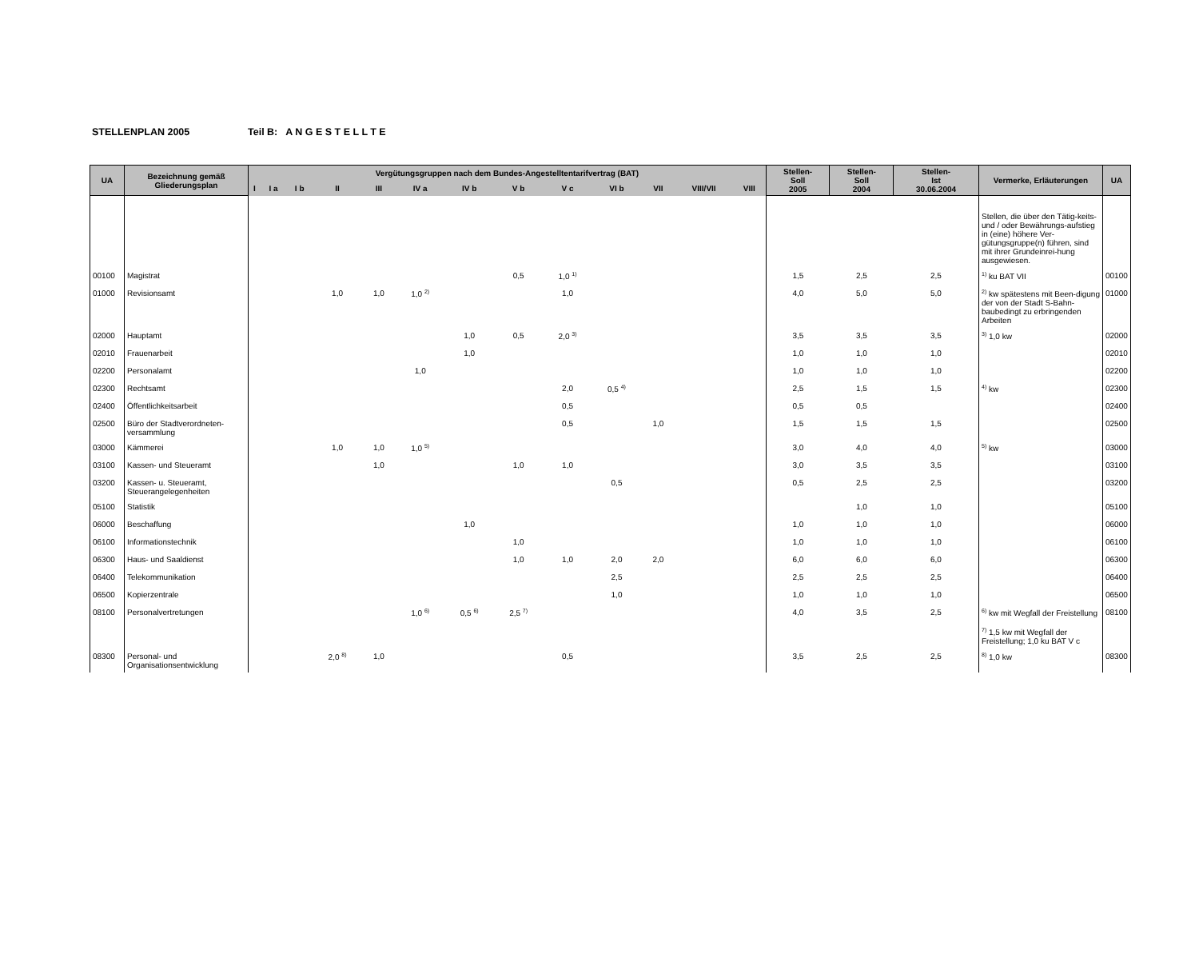STELLENPLAN 2005 Teil B: A N G E S T E L L T E
| UA | Bezeichnung gemäß Gliederungsplan | Vergütungsgruppen nach dem Bundes-Angestelltentarifvertrag (BAT) | | | | | | | | | | | | | Stellen- Soll 2005 | Stellen- Soll 2004 | Stellen- Ist 30.06.2004 | Vermerke, Erläuterungen | UA |
| --- | --- | --- | --- | --- | --- | --- | --- | --- | --- | --- | --- | --- | --- | --- | --- | --- | --- | --- | --- |
| | | I | I a | I b | II | III | IV a | IV b | V b | V c | VI b | VII | VIII/VII | VIII | | | | | |
| | | | | | | | | | | | | | | | | | | Stellen, die über den Tätig-keits- und / oder Bewährungs-aufstieg in (eine) höhere Ver-gütungsgruppe(n) führen, sind mit ihrer Grundeinrei-hung ausgewiesen. | |
| 00100 | Magistrat | | | | | | | | 0,5 | 1,0 <sup>1)</sup> | | | | | 1,5 | 2,5 | 2,5 | <sup>1)</sup> ku BAT VII | 00100 |
| 01000 | Revisionsamt | | | | 1,0 | 1,0 | 1,0 <sup>2)</sup> | | | 1,0 | | | | | 4,0 | 5,0 | 5,0 | <sup>2)</sup> kw spätestens mit Been-digung der von der Stadt S-Bahn-baubedingt zu erbringenden Arbeiten | 01000 |
| 02000 | Hauptamt | | | | | | | 1,0 | 0,5 | 2,0 <sup>3)</sup> | | | | | 3,5 | 3,5 | 3,5 | <sup>3)</sup> 1,0 kw | 02000 |
| 02010 | Frauenarbeit | | | | | | | 1,0 | | | | | | | 1,0 | 1,0 | 1,0 | | 02010 |
| 02200 | Personalamt | | | | | | 1,0 | | | | | | | | 1,0 | 1,0 | 1,0 | | 02200 |
| 02300 | Rechtsamt | | | | | | | | | 2,0 | 0,5 <sup>4)</sup> | | | | 2,5 | 1,5 | 1,5 | <sup>4)</sup> kw | 02300 |
| 02400 | Öffentlichkeitsarbeit | | | | | | | | | 0,5 | | | | | 0,5 | 0,5 | | | 02400 |
| 02500 | Büro der Stadtverordneten-versammlung | | | | | | | | | 0,5 | | 1,0 | | | 1,5 | 1,5 | 1,5 | | 02500 |
| 03000 | Kämmerei | | | | 1,0 | 1,0 | 1,0 <sup>5)</sup> | | | | | | | | 3,0 | 4,0 | 4,0 | <sup>5)</sup> kw | 03000 |
| 03100 | Kassen- und Steueramt | | | | | 1,0 | | | 1,0 | 1,0 | | | | | 3,0 | 3,5 | 3,5 | | 03100 |
| 03200 | Kassen- u. Steueramt, Steuerangelegenheiten | | | | | | | | | | 0,5 | | | | 0,5 | 2,5 | 2,5 | | 03200 |
| 05100 | Statistik | | | | | | | | | | | | | | | 1,0 | 1,0 | | 05100 |
| 06000 | Beschaffung | | | | | | | 1,0 | | | | | | | 1,0 | 1,0 | 1,0 | | 06000 |
| 06100 | Informationstechnik | | | | | | | | 1,0 | | | | | | 1,0 | 1,0 | 1,0 | | 06100 |
| 06300 | Haus- und Saaldienst | | | | | | | | 1,0 | 1,0 | 2,0 | 2,0 | | | 6,0 | 6,0 | 6,0 | | 06300 |
| 06400 | Telekommunikation | | | | | | | | | | 2,5 | | | | 2,5 | 2,5 | 2,5 | | 06400 |
| 06500 | Kopierzentrale | | | | | | | | | | 1,0 | | | | 1,0 | 1,0 | 1,0 | | 06500 |
| 08100 | Personalvertretungen | | | | | | 1,0 <sup>6)</sup> | 0,5 <sup>6)</sup> | 2,5 <sup>7)</sup> | | | | | | 4,0 | 3,5 | 2,5 | <sup>6)</sup> kw mit Wegfall der Freistellung <sup>7)</sup> 1,5 kw mit Wegfall der Freistellung; 1,0 ku BAT V c | 08100 |
| 08300 | Personal- und Organisationsentwicklung | | | | 2,0 <sup>8)</sup> | 1,0 | | | | 0,5 | | | | | 3,5 | 2,5 | 2,5 | <sup>8)</sup> 1,0 kw | 08300 |